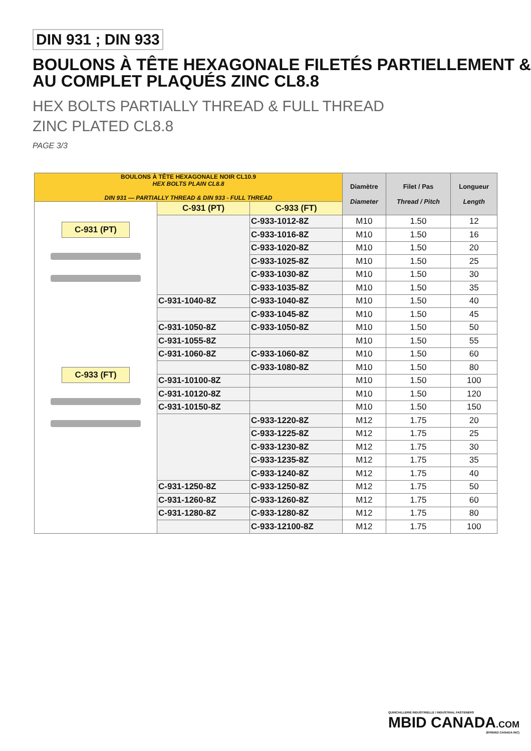DIN 931 ; DIN 933
BOULONS À TÊTE HEXAGONALE FILETÉS PARTIELLEMENT & AU COMPLET PLAQUÉS ZINC CL8.8
HEX BOLTS PARTIALLY THREAD & FULL THREAD
ZINC PLATED CL8.8
PAGE 3/3
| BOULONS À TÊTE HEXAGONALE NOIR CL10.9 HEX BOLTS PLAIN CL8.8 DIN 931 — PARTIALLY THREAD & DIN 933 - FULL THREAD | | | Diamètre Diameter | Filet / Pas Thread / Pitch | Longueur Length |
| --- | --- | --- | --- | --- | --- |
| C-931 (PT) C-933 (FT) | C-931 (PT) | C-933 (FT) | | | |
| | | C-933-1012-8Z | M10 | 1.50 | 12 |
| | | C-933-1016-8Z | M10 | 1.50 | 16 |
| | | C-933-1020-8Z | M10 | 1.50 | 20 |
| | | C-933-1025-8Z | M10 | 1.50 | 25 |
| | | C-933-1030-8Z | M10 | 1.50 | 30 |
| | | C-933-1035-8Z | M10 | 1.50 | 35 |
| | C-931-1040-8Z | C-933-1040-8Z | M10 | 1.50 | 40 |
| | | C-933-1045-8Z | M10 | 1.50 | 45 |
| | C-931-1050-8Z | C-933-1050-8Z | M10 | 1.50 | 50 |
| | C-931-1055-8Z | | M10 | 1.50 | 55 |
| | C-931-1060-8Z | C-933-1060-8Z | M10 | 1.50 | 60 |
| | | C-933-1080-8Z | M10 | 1.50 | 80 |
| | C-931-10100-8Z | | M10 | 1.50 | 100 |
| | C-931-10120-8Z | | M10 | 1.50 | 120 |
| | C-931-10150-8Z | | M10 | 1.50 | 150 |
| | | C-933-1220-8Z | M12 | 1.75 | 20 |
| | | C-933-1225-8Z | M12 | 1.75 | 25 |
| | | C-933-1230-8Z | M12 | 1.75 | 30 |
| | | C-933-1235-8Z | M12 | 1.75 | 35 |
| | | C-933-1240-8Z | M12 | 1.75 | 40 |
| | C-931-1250-8Z | C-933-1250-8Z | M12 | 1.75 | 50 |
| | C-931-1260-8Z | C-933-1260-8Z | M12 | 1.75 | 60 |
| | C-931-1280-8Z | C-933-1280-8Z | M12 | 1.75 | 80 |
| | | C-933-12100-8Z | M12 | 1.75 | 100 |
QUINCAILLERIE INDUSTRIELLE / INDUSTRIAL FASTENERS
MBID CANADA.COM
(8766452 CANADA INC)